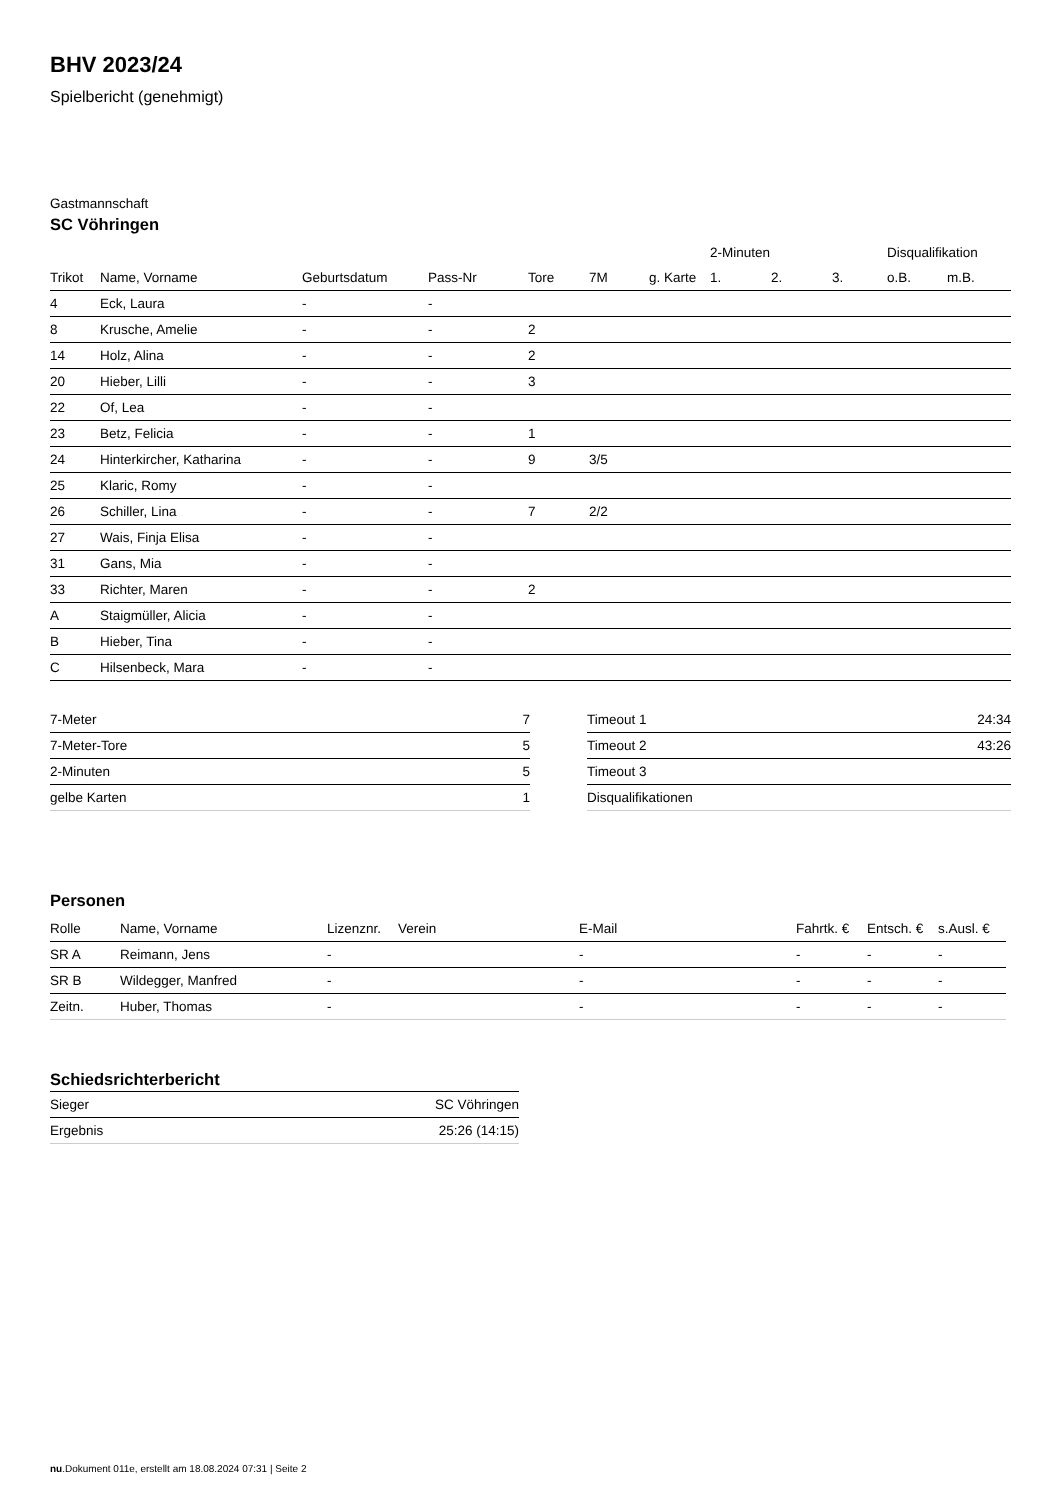BHV 2023/24
Spielbericht (genehmigt)
Gastmannschaft
SC Vöhringen
| | | | | | | | 2-Minuten | | | Disqualifikation | |
| --- | --- | --- | --- | --- | --- | --- | --- | --- | --- | --- | --- |
| Trikot | Name, Vorname | Geburtsdatum | Pass-Nr | Tore | 7M | g. Karte | 1. | 2. | 3. | o.B. | m.B. |
| 4 | Eck, Laura | - | - | | | | | | | | |
| 8 | Krusche, Amelie | - | - | 2 | | | | | | | |
| 14 | Holz, Alina | - | - | 2 | | | | | | | |
| 20 | Hieber, Lilli | - | - | 3 | | | | | | | |
| 22 | Of, Lea | - | - | | | | | | | | |
| 23 | Betz, Felicia | - | - | 1 | | | | | | | |
| 24 | Hinterkircher, Katharina | - | - | 9 | 3/5 | | | | | | |
| 25 | Klaric, Romy | - | - | | | | | | | | |
| 26 | Schiller, Lina | - | - | 7 | 2/2 | | | | | | |
| 27 | Wais, Finja Elisa | - | - | | | | | | | | |
| 31 | Gans, Mia | - | - | | | | | | | | |
| 33 | Richter, Maren | - | - | 2 | | | | | | | |
| A | Staigmüller, Alicia | - | - | | | | | | | | |
| B | Hieber, Tina | - | - | | | | | | | | |
| C | Hilsenbeck, Mara | - | - | | | | | | | | |
| 7-Meter | 7 |
| 7-Meter-Tore | 5 |
| 2-Minuten | 5 |
| gelbe Karten | 1 |
| Timeout 1 | 24:34 |
| Timeout 2 | 43:26 |
| Timeout 3 | |
| Disqualifikationen | |
Personen
| Rolle | Name, Vorname | Lizenznr. | Verein | E-Mail | Fahrtk. € | Entsch. € | s.Ausl. € |
| --- | --- | --- | --- | --- | --- | --- | --- |
| SR A | Reimann, Jens | - | | - | - | - | - |
| SR B | Wildegger, Manfred | - | | - | - | - | - |
| Zeitn. | Huber, Thomas | - | | - | - | - | - |
Schiedsrichterbericht
| Sieger | SC Vöhringen |
| Ergebnis | 25:26 (14:15) |
nu.Dokument 011e, erstellt am 18.08.2024 07:31 | Seite 2